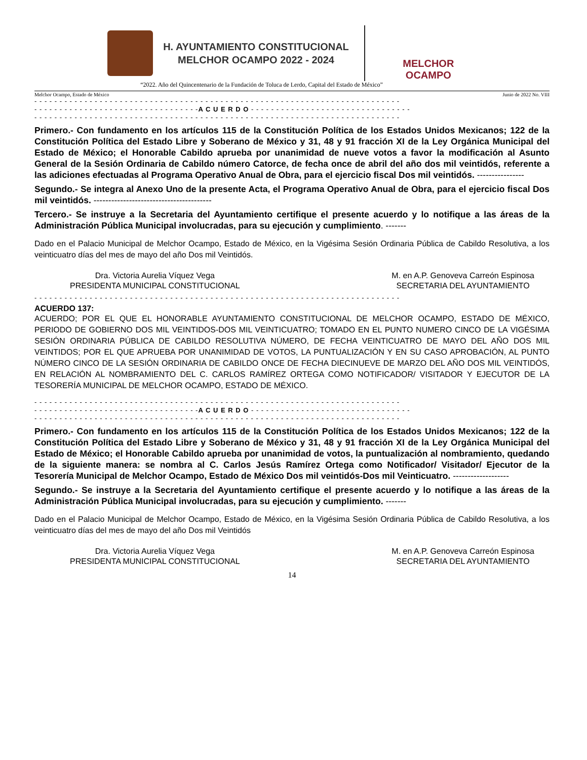H. AYUNTAMIENTO CONSTITUCIONAL
MELCHOR OCAMPO 2022 - 2024
MELCHOR OCAMPO
“2022. Año del Quincentenario de la Fundación de Toluca de Lerdo, Capital del Estado de México”
Melchor Ocampo, Estado de México Junio de 2022 No. VIII
- - - - - - - - - - - - - - - - - - - - - - - - - - - - - - - - - - - - - - - - - - - - - - - - - - - - - - - - - - - - - - - - - - - - - - - - -
- - - - - - - - - - - - - - - - - - - - - - - - - - - - - - - - -A C U E R D O - - - - - - - - - - - - - - - - - - - - - - - - - - - - - - - -
- - - - - - - - - - - - - - - - - - - - - - - - - - - - - - - - - - - - - - - - - - - - - - - - - - - - - - - - - - - - - - - - - - - - - - - - -
Primero.- Con fundamento en los artículos 115 de la Constitución Política de los Estados Unidos Mexicanos; 122 de la Constitución Política del Estado Libre y Soberano de México y 31, 48 y 91 fracción XI de la Ley Orgánica Municipal del Estado de México; el Honorable Cabildo aprueba por unanimidad de nueve votos a favor la modificación al Asunto General de la Sesión Ordinaria de Cabildo número Catorce, de fecha once de abril del año dos mil veintidós, referente a las adiciones efectuadas al Programa Operativo Anual de Obra, para el ejercicio fiscal Dos mil veintidós. ----------------
Segundo.- Se integra al Anexo Uno de la presente Acta, el Programa Operativo Anual de Obra, para el ejercicio fiscal Dos mil veintidós. ----------------------------------------
Tercero.- Se instruye a la Secretaria del Ayuntamiento certifique el presente acuerdo y lo notifique a las áreas de la Administración Pública Municipal involucradas, para su ejecución y cumplimiento. -------
Dado en el Palacio Municipal de Melchor Ocampo, Estado de México, en la Vigésima Sesión Ordinaria Pública de Cabildo Resolutiva, a los veinticuatro días del mes de mayo del año Dos mil Veintidós.
Dra. Victoria Aurelia Víquez Vega
PRESIDENTA MUNICIPAL CONSTITUCIONAL
M. en A.P. Genoveva Carreón Espinosa
SECRETARIA DEL AYUNTAMIENTO
- - - - - - - - - - - - - - - - - - - - - - - - - - - - - - - - - - - - - - - - - - - - - - - - - - - - - - - - - - - - - - - - - - - - - - - - -
ACUERDO 137:
ACUERDO; POR EL QUE EL HONORABLE AYUNTAMIENTO CONSTITUCIONAL DE MELCHOR OCAMPO, ESTADO DE MÉXICO, PERIODO DE GOBIERNO DOS MIL VEINTIDOS-DOS MIL VEINTICUATRO; TOMADO EN EL PUNTO NUMERO CINCO DE LA VIGÉSIMA SESIÓN ORDINARIA PÚBLICA DE CABILDO RESOLUTIVA NÚMERO, DE FECHA VEINTICUATRO DE MAYO DEL AÑO DOS MIL VEINTIDOS; POR EL QUE APRUEBA POR UNANIMIDAD DE VOTOS, LA PUNTUALIZACIÓN Y EN SU CASO APROBACIÓN, AL PUNTO NÚMERO CINCO DE LA SESIÓN ORDINARIA DE CABILDO ONCE DE FECHA DIECINUEVE DE MARZO DEL AÑO DOS MIL VEINTIDÓS, EN RELACIÓN AL NOMBRAMIENTO DEL C. CARLOS RAMÍREZ ORTEGA COMO NOTIFICADOR/ VISITADOR Y EJECUTOR DE LA TESORERÍA MUNICIPAL DE MELCHOR OCAMPO, ESTADO DE MÉXICO.
- - - - - - - - - - - - - - - - - - - - - - - - - - - - - - - - - - - - - - - - - - - - - - - - - - - - - - - - - - - - - - - - - - - - - - - - -
- - - - - - - - - - - - - - - - - - - - - - - - - - - - - - - - -A C U E R D O - - - - - - - - - - - - - - - - - - - - - - - - - - - - - - - -
- - - - - - - - - - - - - - - - - - - - - - - - - - - - - - - - - - - - - - - - - - - - - - - - - - - - - - - - - - - - - - - - - - - - - - - - -
Primero.- Con fundamento en los artículos 115 de la Constitución Política de los Estados Unidos Mexicanos; 122 de la Constitución Política del Estado Libre y Soberano de México y 31, 48 y 91 fracción XI de la Ley Orgánica Municipal del Estado de México; el Honorable Cabildo aprueba por unanimidad de votos, la puntualización al nombramiento, quedando de la siguiente manera: se nombra al C. Carlos Jesús Ramírez Ortega como Notificador/ Visitador/ Ejecutor de la Tesorería Municipal de Melchor Ocampo, Estado de México Dos mil veintidós-Dos mil Veinticuatro. -------------------
Segundo.- Se instruye a la Secretaria del Ayuntamiento certifique el presente acuerdo y lo notifique a las áreas de la Administración Pública Municipal involucradas, para su ejecución y cumplimiento. -------
Dado en el Palacio Municipal de Melchor Ocampo, Estado de México, en la Vigésima Sesión Ordinaria Pública de Cabildo Resolutiva, a los veinticuatro días del mes de mayo del año Dos mil Veintidós
Dra. Victoria Aurelia Víquez Vega
PRESIDENTA MUNICIPAL CONSTITUCIONAL
M. en A.P. Genoveva Carreón Espinosa
SECRETARIA DEL AYUNTAMIENTO
14